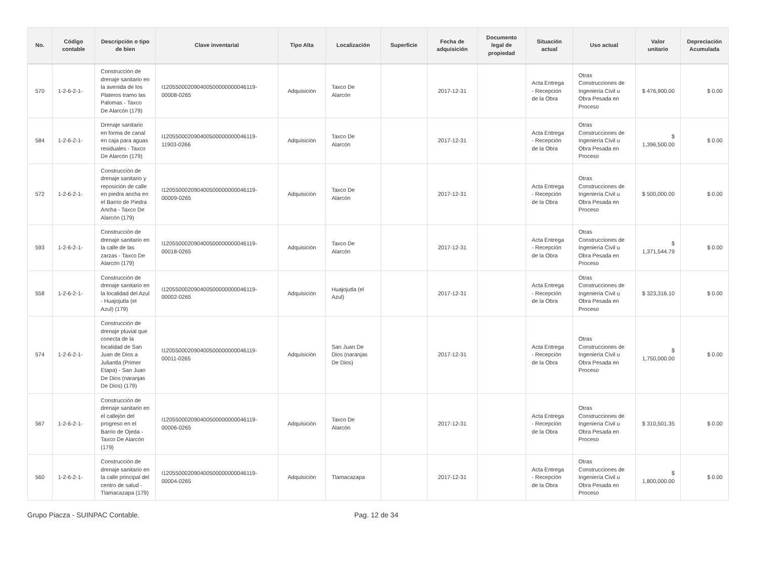| No. | Código contable | Descripción o tipo de bien | Clave inventarial | Tipo Alta | Localización | Superficie | Fecha de adquisición | Documento legal de propiedad | Situación actual | Uso actual | Valor unitario | Depreciación Acumulada |
| --- | --- | --- | --- | --- | --- | --- | --- | --- | --- | --- | --- | --- |
| 570 | 1-2-6-2-1- | Construcción de drenaje sanitario en la avenida de los Plateros tramo las Palomas - Taxco De Alarcón (179) | I120550002090400500000000046119-00008-0265 | Adquisición | Taxco De Alarcón | | 2017-12-31 | | Acta Entrega - Recepción de la Obra | Otras Construcciones de Ingeniería Civil u Obra Pesada en Proceso | $ 476,900.00 | $ 0.00 |
| 584 | 1-2-6-2-1- | Drenaje sanitario en forma de canal en caja para aguas residuales - Taxco De Alarcón (179) | I120550002090400500000000046119-11903-0266 | Adquisición | Taxco De Alarcón | | 2017-12-31 | | Acta Entrega - Recepción de la Obra | Otras Construcciones de Ingeniería Civil u Obra Pesada en Proceso | $ 1,396,500.00 | $ 0.00 |
| 572 | 1-2-6-2-1- | Construcción de drenaje sanitario y reposición de calle en piedra ancha en el Barrio de Piedra Ancha - Taxco De Alarcón (179) | I120550002090400500000000046119-00009-0265 | Adquisición | Taxco De Alarcón | | 2017-12-31 | | Acta Entrega - Recepción de la Obra | Otras Construcciones de Ingeniería Civil u Obra Pesada en Proceso | $ 500,000.00 | $ 0.00 |
| 593 | 1-2-6-2-1- | Construcción de drenaje sanitario en la calle de las zarzas - Taxco De Alarcón (179) | I120550002090400500000000046119-00018-0265 | Adquisición | Taxco De Alarcón | | 2017-12-31 | | Acta Entrega - Recepción de la Obra | Otras Construcciones de Ingeniería Civil u Obra Pesada en Proceso | $ 1,371,544.79 | $ 0.00 |
| 558 | 1-2-6-2-1- | Construcción de drenaje sanitario en la localidad del Azul - Huajojutla (el Azul) (179) | I120550002090400500000000046119-00002-0265 | Adquisición | Huajojutla (el Azul) | | 2017-12-31 | | Acta Entrega - Recepción de la Obra | Otras Construcciones de Ingeniería Civil u Obra Pesada en Proceso | $ 323,316.10 | $ 0.00 |
| 574 | 1-2-6-2-1- | Construcción de drenaje pluvial que conecta de la localidad de San Juan de Dios a Juliantla (Primer Etapa) - San Juan De Dios (naranjas De Dios) (179) | I120550002090400500000000046119-00011-0265 | Adquisición | San Juan De Dios (naranjas De Dios) | | 2017-12-31 | | Acta Entrega - Recepción de la Obra | Otras Construcciones de Ingeniería Civil u Obra Pesada en Proceso | $ 1,750,000.00 | $ 0.00 |
| 567 | 1-2-6-2-1- | Construcción de drenaje sanitario en el callejón del progreso en el Barrio de Ojeda - Taxco De Alarcón (179) | I120550002090400500000000046119-00006-0265 | Adquisición | Taxco De Alarcón | | 2017-12-31 | | Acta Entrega - Recepción de la Obra | Otras Construcciones de Ingeniería Civil u Obra Pesada en Proceso | $ 310,501.35 | $ 0.00 |
| 560 | 1-2-6-2-1- | Construcción de drenaje sanitario en la calle principal del centro de salud - Tlamacazapa (179) | I120550002090400500000000046119-00004-0265 | Adquisición | Tlamacazapa | | 2017-12-31 | | Acta Entrega - Recepción de la Obra | Otras Construcciones de Ingeniería Civil u Obra Pesada en Proceso | $ 1,800,000.00 | $ 0.00 |
Grupo Piacza - SUINPAC Contable. Pag. 12 de 34